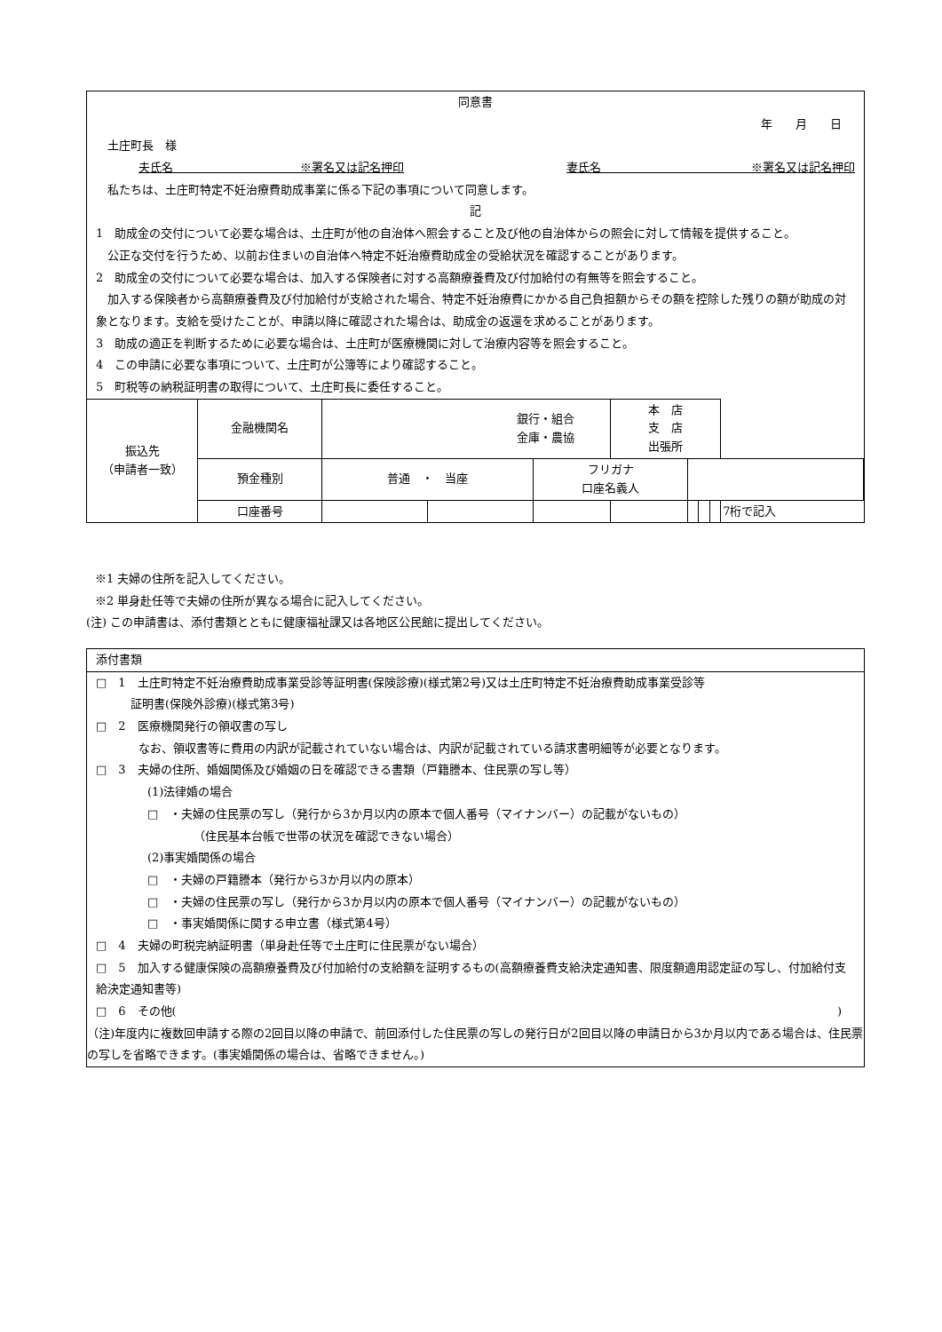同意書
年　　月　　日
　土庄町長　様
夫氏名　　　　　　　　　　　※署名又は記名押印 妻氏名　　　　　　　　　　　　　※署名又は記名押印
　私たちは、土庄町特定不妊治療費助成事業に係る下記の事項について同意します。
記
1　助成金の交付について必要な場合は、土庄町が他の自治体へ照会すること及び他の自治体からの照会に対して情報を提供すること。
　公正な交付を行うため、以前お住まいの自治体へ特定不妊治療費助成金の受給状況を確認することがあります。
2　助成金の交付について必要な場合は、加入する保険者に対する高額療養費及び付加給付の有無等を照会すること。
　加入する保険者から高額療養費及び付加給付が支給された場合、特定不妊治療費にかかる自己負担額からその額を控除した残りの額が助成の対象となります。支給を受けたことが、申請以降に確認された場合は、助成金の返還を求めることがあります。
3　助成の適正を判断するために必要な場合は、土庄町が医療機関に対して治療内容等を照会すること。
4　この申請に必要な事項について、土庄町が公簿等により確認すること。
5　町税等の納税証明書の取得について、土庄町長に委任すること。
| 振込先 （申請者一致） | 金融機関名 | 銀行・組合 金庫・農協 | | | 本 店 支 店 出張所 | | | | |
| | 預金種別 | 普通 ・ 当座 | | フリガナ 口座名義人 | | | | | |
| | 口座番号 | | | | | | | | 7桁で記入 |
※1 夫婦の住所を記入してください。
※2 単身赴任等で夫婦の住所が異なる場合に記入してください。
(注) この申請書は、添付書類とともに健康福祉課又は各地区公民館に提出してください。
添付書類
□　1　土庄町特定不妊治療費助成事業受診等証明書(保険診療)(様式第2号)又は土庄町特定不妊治療費助成事業受診等
　　　証明書(保険外診療)(様式第3号)
□　2　医療機関発行の領収書の写し
なお、領収書等に費用の内訳が記載されていない場合は、内訳が記載されている請求書明細等が必要となります。
□　3　夫婦の住所、婚姻関係及び婚姻の日を確認できる書類（戸籍謄本、住民票の写し等）
(1)法律婚の場合
□　・夫婦の住民票の写し（発行から3か月以内の原本で個人番号（マイナンバー）の記載がないもの）
（住民基本台帳で世帯の状況を確認できない場合）
(2)事実婚関係の場合
□　・夫婦の戸籍謄本（発行から3か月以内の原本）
□　・夫婦の住民票の写し（発行から3か月以内の原本で個人番号（マイナンバー）の記載がないもの）
□　・事実婚関係に関する申立書（様式第4号）
□　4　夫婦の町税完納証明書（単身赴任等で土庄町に住民票がない場合）
□　5　加入する健康保険の高額療養費及び付加給付の支給額を証明するもの(高額療養費支給決定通知書、限度額適用認定証の写し、付加給付支給決定通知書等)
□　6　その他( )
（注)年度内に複数回申請する際の2回目以降の申請で、前回添付した住民票の写しの発行日が2回目以降の申請日から3か月以内である場合は、住民票の写しを省略できます。(事実婚関係の場合は、省略できません。)